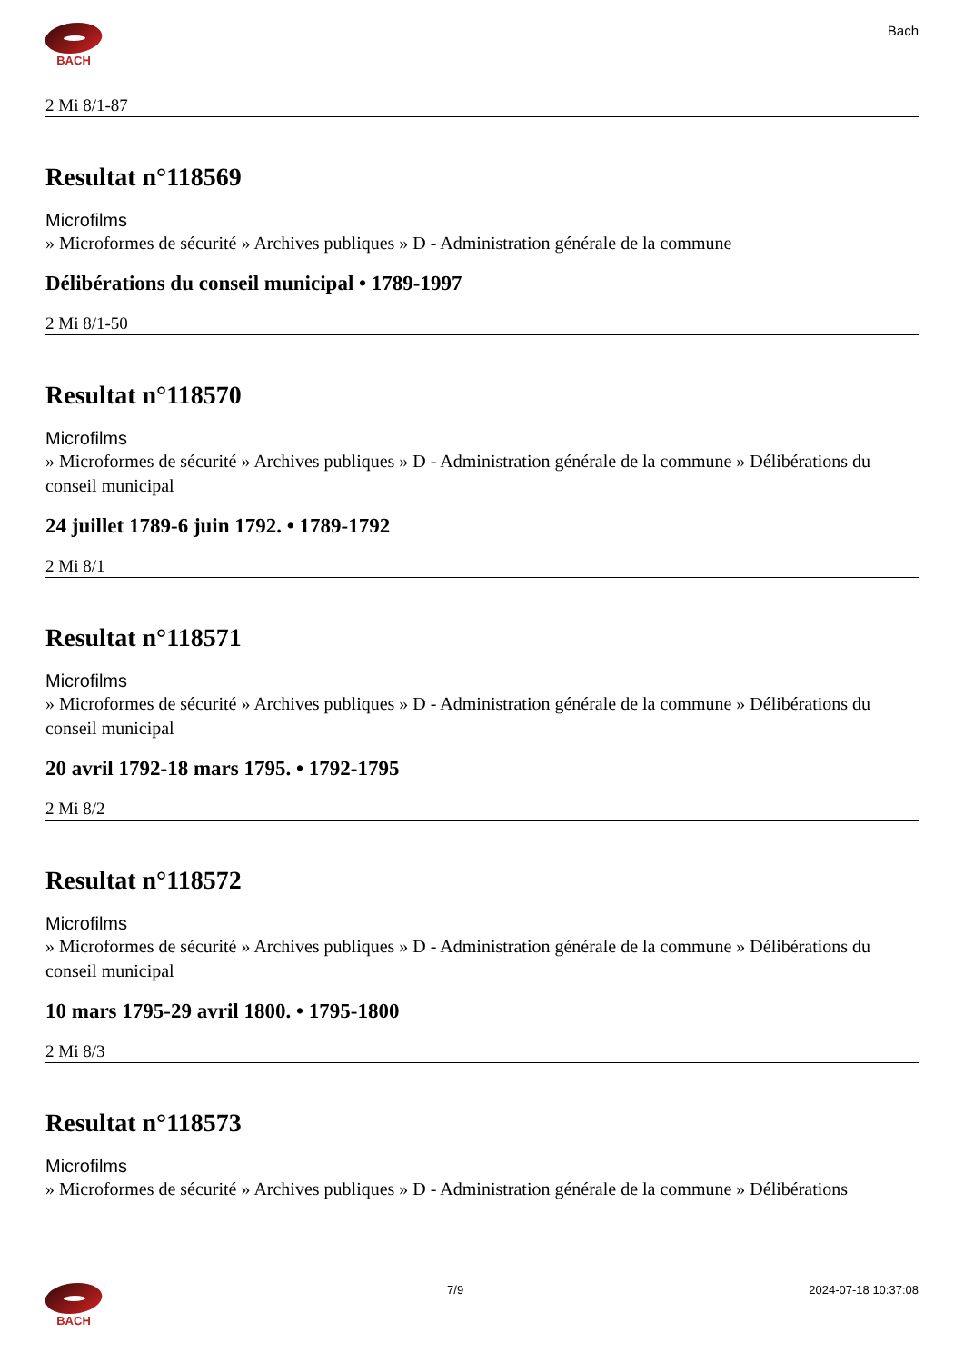BACH
Bach
2 Mi 8/1-87
Resultat n°118569
Microfilms
» Microformes de sécurité » Archives publiques » D - Administration générale de la commune
Délibérations du conseil municipal • 1789-1997
2 Mi 8/1-50
Resultat n°118570
Microfilms
» Microformes de sécurité » Archives publiques » D - Administration générale de la commune » Délibérations du conseil municipal
24 juillet 1789-6 juin 1792. • 1789-1792
2 Mi 8/1
Resultat n°118571
Microfilms
» Microformes de sécurité » Archives publiques » D - Administration générale de la commune » Délibérations du conseil municipal
20 avril 1792-18 mars 1795. • 1792-1795
2 Mi 8/2
Resultat n°118572
Microfilms
» Microformes de sécurité » Archives publiques » D - Administration générale de la commune » Délibérations du conseil municipal
10 mars 1795-29 avril 1800. • 1795-1800
2 Mi 8/3
Resultat n°118573
Microfilms
» Microformes de sécurité » Archives publiques » D - Administration générale de la commune » Délibérations
BACH 7/9 2024-07-18 10:37:08